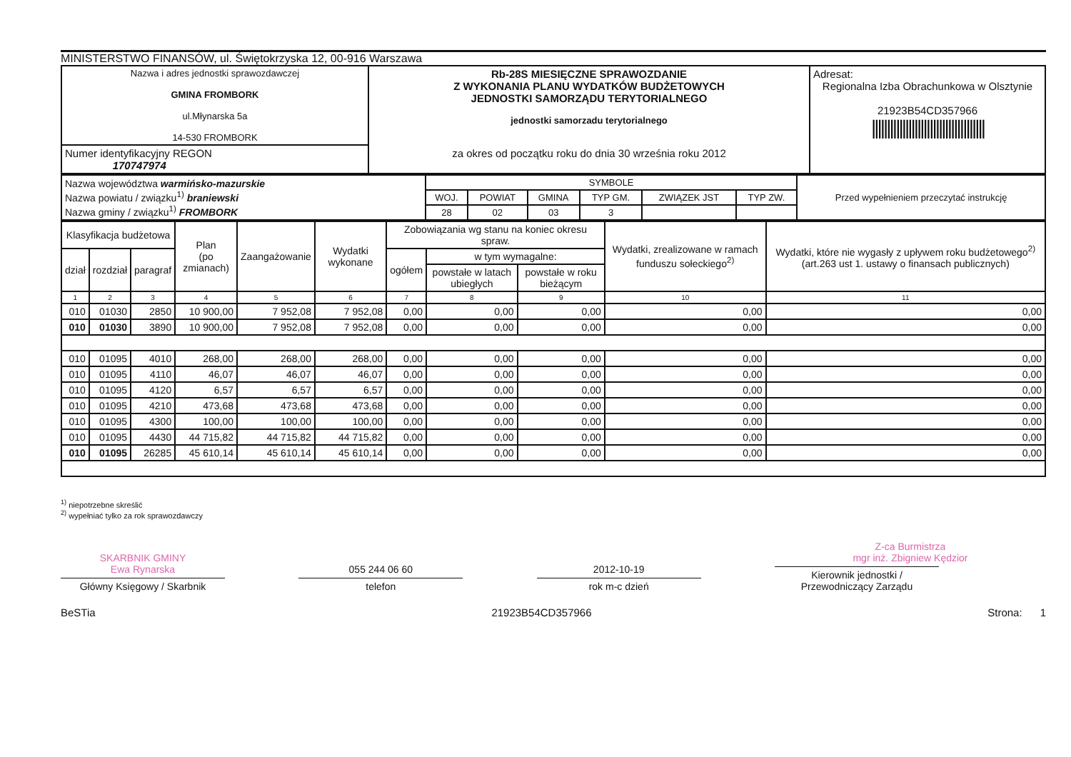MINISTERSTWO FINANSÓW, ul. Świętokrzyska 12, 00-916 Warszawa
| Nazwa i adres jednostki sprawozdawczej GMINA FROMBORK ul.Młynarska 5a 14-530 FROMBORK | Rb-28S MIESIĘCZNE SPRAWOZDANIE Z WYKONANIA PLANU WYDATKÓW BUDŻETOWYCH JEDNOSTKI SAMORZĄDU TERYTORIALNEGO jednostki samorzadu terytorialnego za okres od początku roku do dnia 30 września roku 2012 | Adresat: Regionalna Izba Obrachunkowa w Olsztynie 21923B54CD357966 ///////////////////////////////////// |
| Numer identyfikacyjny REGON 170747974 | | |
| Nazwa województwa warmińsko-mazurskie Nazwa powiatu / związku<sup>1)</sup> braniewski Nazwa gminy / związku<sup>1)</sup> FROMBORK | SYMBOLE | | | | | | Przed wypełnieniem przeczytać instrukcję |
| | WOJ. | POWIAT | GMINA | TYP GM. | ZWIĄZEK JST | TYP ZW. | |
| | 28 | 02 | 03 | 3 | | | |
| Klasyfikacja budżetowa | | | Plan (po zmianach) | Zaangażowanie | Wydatki wykonane | Zobowiązania wg stanu na koniec okresu spraw. | | | Wydatki, zrealizowane w ramach funduszu sołeckiego<sup>2)</sup> | Wydatki, które nie wygasły z upływem roku budżetowego<sup>2)</sup> (art.263 ust 1. ustawy o finansach publicznych) |
| dział | rozdział | paragraf | | | | ogółem | w tym wymagalne: | | | |
| | | | | | | | powstałe w latach ubiegłych | powstałe w roku bieżącym | | |
| 1 | 2 | 3 | 4 | 5 | 6 | 7 | 8 | 9 | 10 | 11 |
| 010 | 01030 | 2850 | 10 900,00 | 7 952,08 | 7 952,08 | 0,00 | 0,00 | 0,00 | 0,00 | 0,00 |
| 010 | 01030 | 3890 | 10 900,00 | 7 952,08 | 7 952,08 | 0,00 | 0,00 | 0,00 | 0,00 | 0,00 |
| 010 | 01095 | 4010 | 268,00 | 268,00 | 268,00 | 0,00 | 0,00 | 0,00 | 0,00 | 0,00 |
| 010 | 01095 | 4110 | 46,07 | 46,07 | 46,07 | 0,00 | 0,00 | 0,00 | 0,00 | 0,00 |
| 010 | 01095 | 4120 | 6,57 | 6,57 | 6,57 | 0,00 | 0,00 | 0,00 | 0,00 | 0,00 |
| 010 | 01095 | 4210 | 473,68 | 473,68 | 473,68 | 0,00 | 0,00 | 0,00 | 0,00 | 0,00 |
| 010 | 01095 | 4300 | 100,00 | 100,00 | 100,00 | 0,00 | 0,00 | 0,00 | 0,00 | 0,00 |
| 010 | 01095 | 4430 | 44 715,82 | 44 715,82 | 44 715,82 | 0,00 | 0,00 | 0,00 | 0,00 | 0,00 |
| 010 | 01095 | 26285 | 45 610,14 | 45 610,14 | 45 610,14 | 0,00 | 0,00 | 0,00 | 0,00 | 0,00 |
<sup>1)</sup> niepotrzebne skreślić
<sup>2)</sup> wypełniać tylko za rok sprawozdawczy
SKARBNIK GMINY
Ewa Rynarska
Główny Księgowy / Skarbnik
055 244 06 60
telefon
2012-10-19
rok m-c dzień
Z-ca Burmistrza
mgr inż. Zbigniew Kędzior
Kierownik jednostki / Przewodniczący Zarządu
BeSTia 21923B54CD357966 Strona: 1